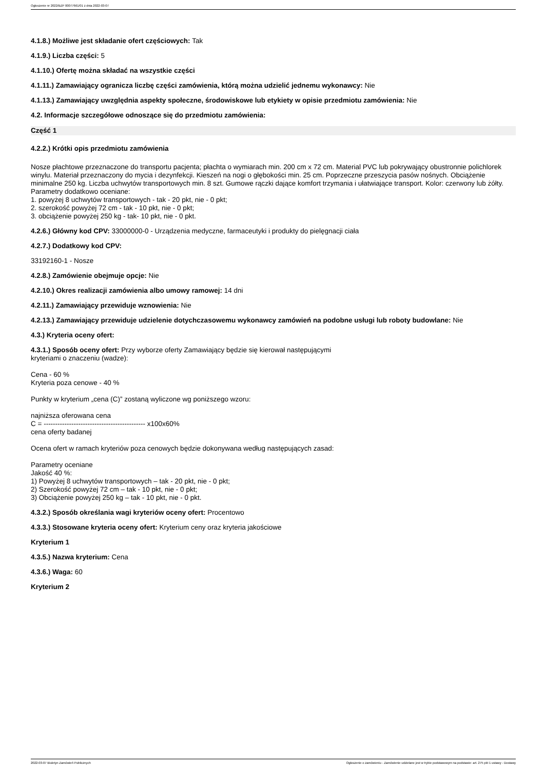Ogłoszenie nr 2022/BZP 00077661/01 z dnia 2022-03-07
4.1.8.) Możliwe jest składanie ofert częściowych: Tak
4.1.9.) Liczba części: 5
4.1.10.) Ofertę można składać na wszystkie części
4.1.11.) Zamawiający ogranicza liczbę części zamówienia, którą można udzielić jednemu wykonawcy: Nie
4.1.13.) Zamawiający uwzględnia aspekty społeczne, środowiskowe lub etykiety w opisie przedmiotu zamówienia: Nie
4.2. Informacje szczegółowe odnoszące się do przedmiotu zamówienia:
Część 1
4.2.2.) Krótki opis przedmiotu zamówienia
Nosze płachtowe przeznaczone do transportu pacjenta; płachta o wymiarach min. 200 cm x 72 cm. Material PVC lub pokrywający obustronnie polichlorek winylu. Materiał przeznaczony do mycia i dezynfekcji. Kieszeń na nogi o głębokości min. 25 cm. Poprzeczne przeszycia pasów nośnych. Obciążenie minimalne 250 kg. Liczba uchwytów transportowych min. 8 szt. Gumowe rączki dające komfort trzymania i ułatwiające transport. Kolor: czerwony lub żółty.
Parametry dodatkowo oceniane:
1. powyżej 8 uchwytów transportowych - tak - 20 pkt, nie - 0 pkt;
2. szerokość powyżej 72 cm - tak - 10 pkt, nie - 0 pkt;
3. obciążenie powyżej 250 kg - tak- 10 pkt, nie - 0 pkt.
4.2.6.) Główny kod CPV: 33000000-0 - Urządzenia medyczne, farmaceutyki i produkty do pielęgnacji ciała
4.2.7.) Dodatkowy kod CPV:
33192160-1 - Nosze
4.2.8.) Zamówienie obejmuje opcje: Nie
4.2.10.) Okres realizacji zamówienia albo umowy ramowej: 14 dni
4.2.11.) Zamawiający przewiduje wznowienia: Nie
4.2.13.) Zamawiający przewiduje udzielenie dotychczasowemu wykonawcy zamówień na podobne usługi lub roboty budowlane: Nie
4.3.) Kryteria oceny ofert:
4.3.1.) Sposób oceny ofert: Przy wyborze oferty Zamawiający będzie się kierował następującymi
kryteriami o znaczeniu (wadze):
Cena - 60 %
Kryteria poza cenowe - 40 %
Punkty w kryterium „cena (C)” zostaną wyliczone wg poniższego wzoru:
najniższa oferowana cena
C = -------------------------------------------- x100x60%
cena oferty badanej
Ocena ofert w ramach kryteriów poza cenowych będzie dokonywana według następujących zasad:
Parametry oceniane
Jakość 40 %:
1) Powyżej 8 uchwytów transportowych – tak - 20 pkt, nie - 0 pkt;
2) Szerokość powyżej 72 cm – tak - 10 pkt, nie - 0 pkt;
3) Obciążenie powyżej 250 kg – tak - 10 pkt, nie - 0 pkt.
4.3.2.) Sposób określania wagi kryteriów oceny ofert: Procentowo
4.3.3.) Stosowane kryteria oceny ofert: Kryterium ceny oraz kryteria jakościowe
Kryterium 1
4.3.5.) Nazwa kryterium: Cena
4.3.6.) Waga: 60
Kryterium 2
2022-03-07 Biuletyn Zamówień Publicznych Ogłoszenie o zamówieniu - Zamówienie udzielane jest w trybie podstawowym na podstawie: art. 275 pkt 1 ustawy - Dostawy